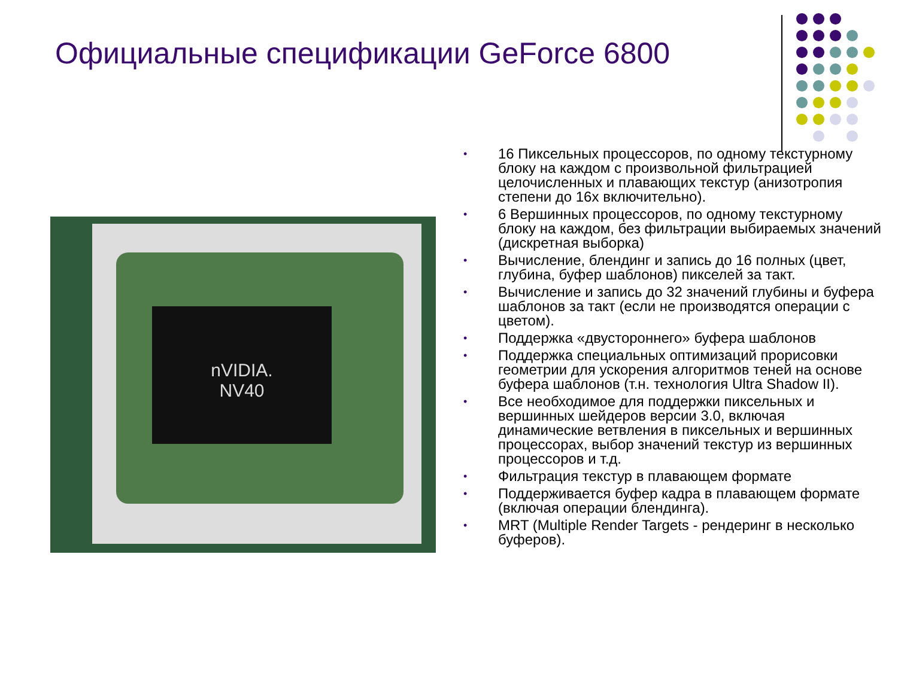Официальные спецификации GeForce 6800
nVIDIA.
NV40
• 16 Пиксельных процессоров, по одному текстурному блоку на каждом с произвольной фильтрацией целочисленных и плавающих текстур (анизотропия степени до 16х включительно).
• 6 Вершинных процессоров, по одному текстурному блоку на каждом, без фильтрации выбираемых значений (дискретная выборка)
• Вычисление, блендинг и запись до 16 полных (цвет, глубина, буфер шаблонов) пикселей за такт.
• Вычисление и запись до 32 значений глубины и буфера шаблонов за такт (если не производятся операции с цветом).
• Поддержка «двустороннего» буфера шаблонов
• Поддержка специальных оптимизаций прорисовки геометрии для ускорения алгоритмов теней на основе буфера шаблонов (т.н. технология Ultra Shadow II).
• Все необходимое для поддержки пиксельных и вершинных шейдеров версии 3.0, включая динамические ветвления в пиксельных и вершинных процессорах, выбор значений текстур из вершинных процессоров и т.д.
• Фильтрация текстур в плавающем формате
• Поддерживается буфер кадра в плавающем формате (включая операции блендинга).
• MRT (Multiple Render Targets - рендеринг в несколько буферов).